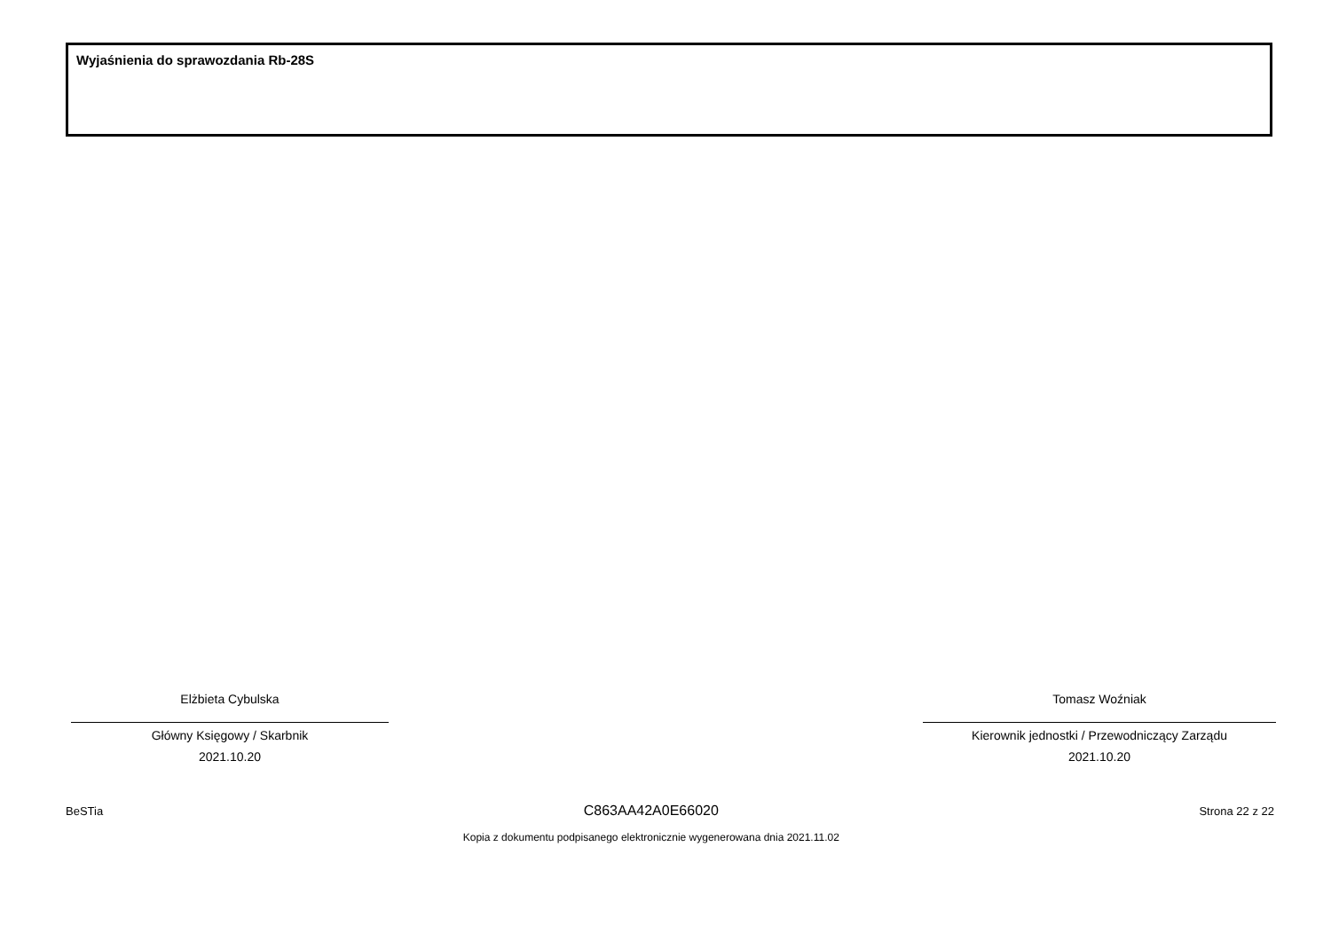Wyjaśnienia do sprawozdania Rb-28S
Elżbieta Cybulska
Główny Księgowy / Skarbnik
2021.10.20
Tomasz Woźniak
Kierownik jednostki / Przewodniczący Zarządu
2021.10.20
BeSTia
C863AA42A0E66020
Kopia z dokumentu podpisanego elektronicznie wygenerowana dnia 2021.11.02
Strona 22 z 22